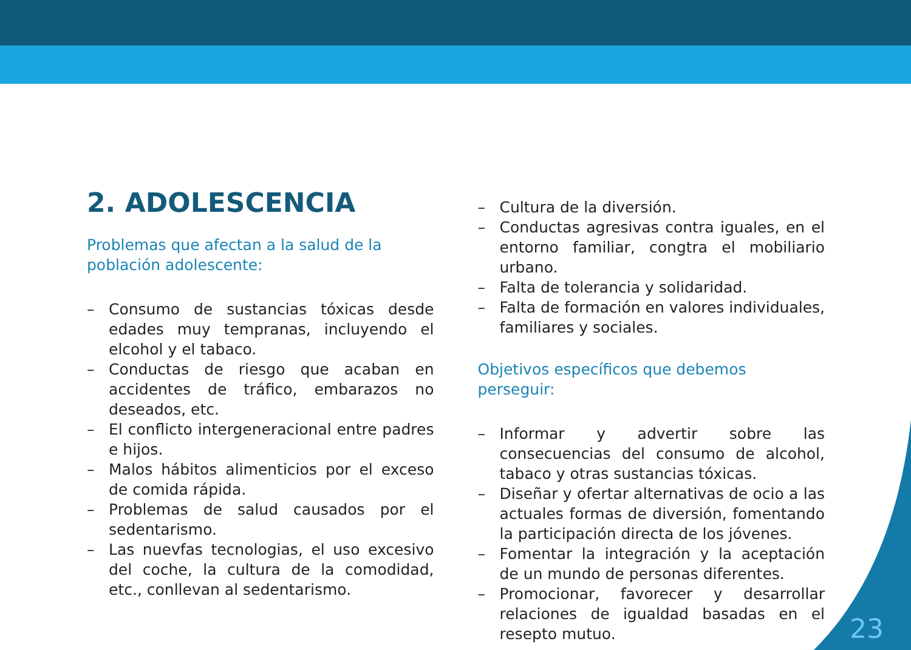2. ADOLESCENCIA
Problemas que afectan a la salud de la población adolescente:
– Consumo de sustancias tóxicas desde edades muy tempranas, incluyendo el elcohol y el tabaco.
– Conductas de riesgo que acaban en accidentes de tráfico, embarazos no deseados, etc.
– El conflicto intergeneracional entre padres e hijos.
– Malos hábitos alimenticios por el exceso de comida rápida.
– Problemas de salud causados por el sedentarismo.
– Las nuevfas tecnologias, el uso excesivo del coche, la cultura de la comodidad, etc., conllevan al sedentarismo.
– Cultura de la diversión.
– Conductas agresivas contra iguales, en el entorno familiar, congtra el mobiliario urbano.
– Falta de tolerancia y solidaridad.
– Falta de formación en valores individuales, familiares y sociales.
Objetivos específicos que debemos perseguir:
– Informar y advertir sobre las consecuencias del consumo de alcohol, tabaco y otras sustancias tóxicas.
– Diseñar y ofertar alternativas de ocio a las actuales formas de diversión, fomentando la participación directa de los jóvenes.
– Fomentar la integración y la aceptación de un mundo de personas diferentes.
– Promocionar, favorecer y desarrollar relaciones de igualdad basadas en el resepto mutuo.
23